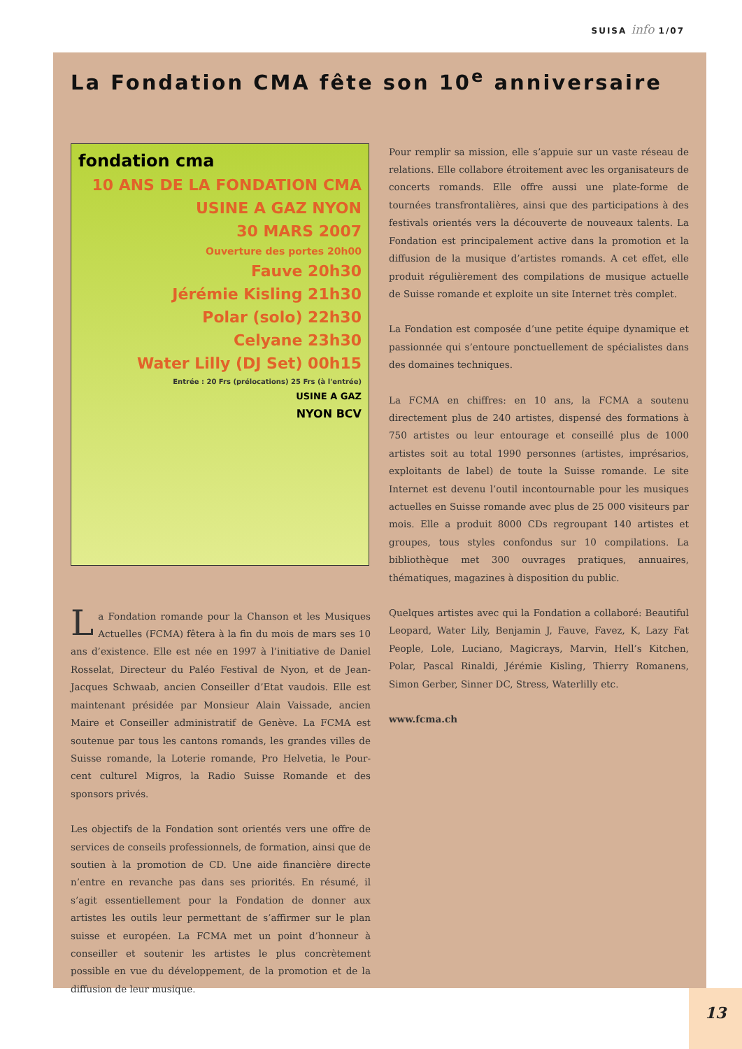SUISA info 1/07
La Fondation CMA fête son 10<sup>e</sup> anniversaire
fondation cma
10 ANS DE LA FONDATION CMA
USINE A GAZ NYON
30 MARS 2007
Ouverture des portes 20h00
Fauve 20h30
Jérémie Kisling 21h30
Polar (solo) 22h30
Celyane 23h30
Water Lilly (DJ Set) 00h15
Entrée : 20 Frs (prélocations) 25 Frs (à l'entrée)
USINE A GAZ
NYON BCV
La Fondation romande pour la Chanson et les Musiques Actuelles (FCMA) fêtera à la fin du mois de mars ses 10 ans d’existence. Elle est née en 1997 à l’initiative de Daniel Rosselat, Directeur du Paléo Festival de Nyon, et de Jean-Jacques Schwaab, ancien Conseiller d’Etat vaudois. Elle est maintenant présidée par Monsieur Alain Vaissade, ancien Maire et Conseiller administratif de Genève. La FCMA est soutenue par tous les cantons romands, les grandes villes de Suisse romande, la Loterie romande, Pro Helvetia, le Pour-cent culturel Migros, la Radio Suisse Romande et des sponsors privés.
Les objectifs de la Fondation sont orientés vers une offre de services de conseils professionnels, de formation, ainsi que de soutien à la promotion de CD. Une aide financière directe n’entre en revanche pas dans ses priorités. En résumé, il s’agit essentiellement pour la Fondation de donner aux artistes les outils leur permettant de s’affirmer sur le plan suisse et européen. La FCMA met un point d’honneur à conseiller et soutenir les artistes le plus concrètement possible en vue du développement, de la promotion et de la diffusion de leur musique.
Pour remplir sa mission, elle s’appuie sur un vaste réseau de relations. Elle collabore étroitement avec les organisateurs de concerts romands. Elle offre aussi une plate-forme de tournées transfrontalières, ainsi que des participations à des festivals orientés vers la découverte de nouveaux talents. La Fondation est principalement active dans la promotion et la diffusion de la musique d’artistes romands. A cet effet, elle produit régulièrement des compilations de musique actuelle de Suisse romande et exploite un site Internet très complet.
La Fondation est composée d’une petite équipe dynamique et passionnée qui s’entoure ponctuellement de spécialistes dans des domaines techniques.
La FCMA en chiffres: en 10 ans, la FCMA a soutenu directement plus de 240 artistes, dispensé des formations à 750 artistes ou leur entourage et conseillé plus de 1000 artistes soit au total 1990 personnes (artistes, imprésarios, exploitants de label) de toute la Suisse romande. Le site Internet est devenu l’outil incontournable pour les musiques actuelles en Suisse romande avec plus de 25 000 visiteurs par mois. Elle a produit 8000 CDs regroupant 140 artistes et groupes, tous styles confondus sur 10 compilations. La bibliothèque met 300 ouvrages pratiques, annuaires, thématiques, magazines à disposition du public.
Quelques artistes avec qui la Fondation a collaboré: Beautiful Leopard, Water Lily, Benjamin J, Fauve, Favez, K, Lazy Fat People, Lole, Luciano, Magicrays, Marvin, Hell’s Kitchen, Polar, Pascal Rinaldi, Jérémie Kisling, Thierry Romanens, Simon Gerber, Sinner DC, Stress, Waterlilly etc.
www.fcma.ch
13